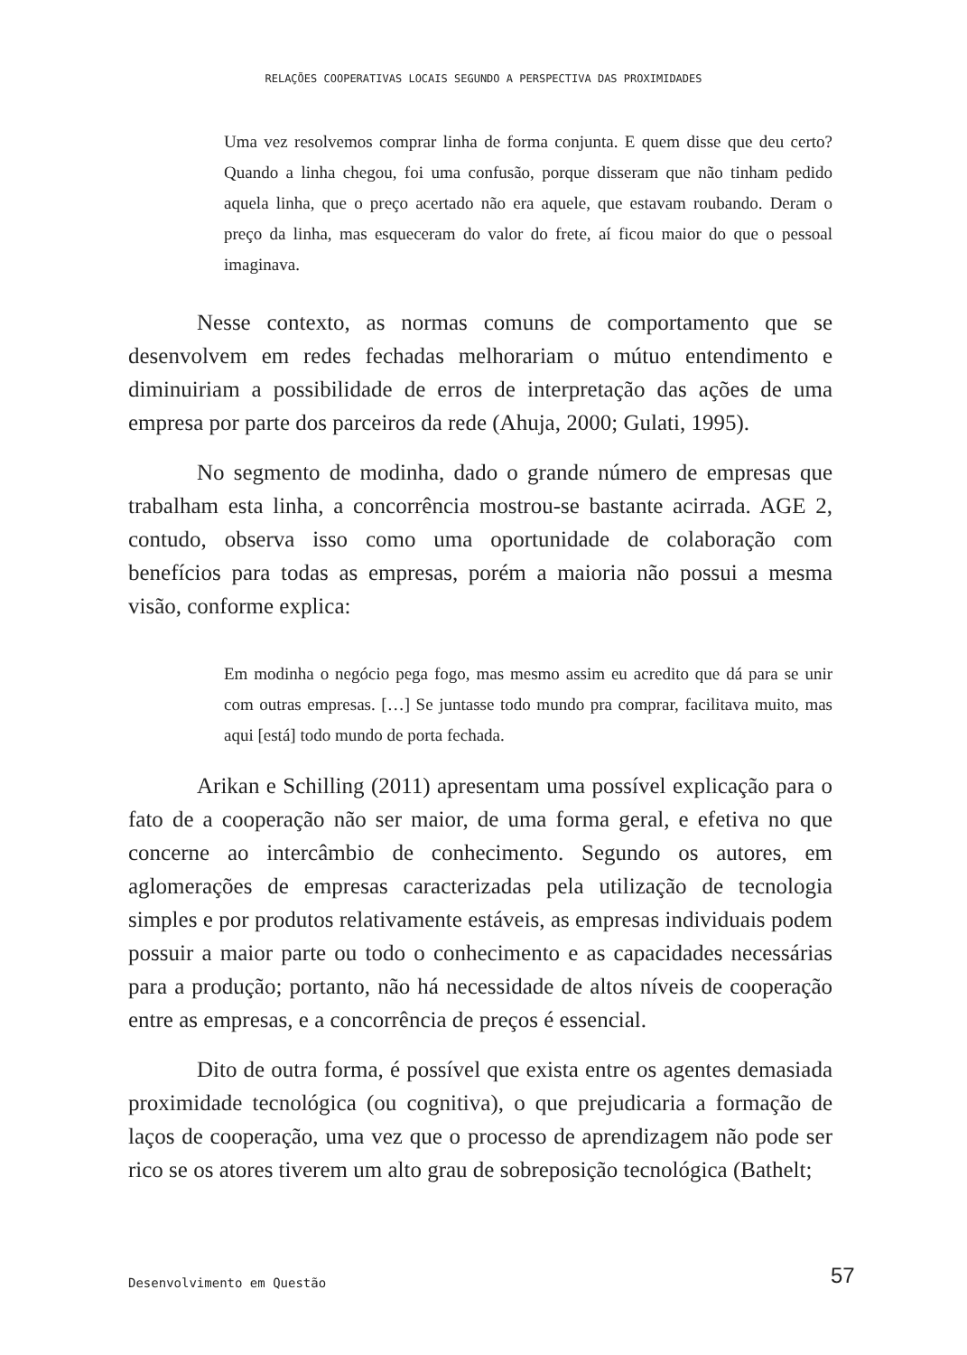RELAÇÕES COOPERATIVAS LOCAIS SEGUNDO A PERSPECTIVA DAS PROXIMIDADES
Uma vez resolvemos comprar linha de forma conjunta. E quem disse que deu certo? Quando a linha chegou, foi uma confusão, porque disseram que não tinham pedido aquela linha, que o preço acertado não era aquele, que estavam roubando. Deram o preço da linha, mas esqueceram do valor do frete, aí ficou maior do que o pessoal imaginava.
Nesse contexto, as normas comuns de comportamento que se desenvolvem em redes fechadas melhorariam o mútuo entendimento e diminuiriam a possibilidade de erros de interpretação das ações de uma empresa por parte dos parceiros da rede (Ahuja, 2000; Gulati, 1995).
No segmento de modinha, dado o grande número de empresas que trabalham esta linha, a concorrência mostrou-se bastante acirrada. AGE 2, contudo, observa isso como uma oportunidade de colaboração com benefícios para todas as empresas, porém a maioria não possui a mesma visão, conforme explica:
Em modinha o negócio pega fogo, mas mesmo assim eu acredito que dá para se unir com outras empresas. […] Se juntasse todo mundo pra comprar, facilitava muito, mas aqui [está] todo mundo de porta fechada.
Arikan e Schilling (2011) apresentam uma possível explicação para o fato de a cooperação não ser maior, de uma forma geral, e efetiva no que concerne ao intercâmbio de conhecimento. Segundo os autores, em aglomerações de empresas caracterizadas pela utilização de tecnologia simples e por produtos relativamente estáveis, as empresas individuais podem possuir a maior parte ou todo o conhecimento e as capacidades necessárias para a produção; portanto, não há necessidade de altos níveis de cooperação entre as empresas, e a concorrência de preços é essencial.
Dito de outra forma, é possível que exista entre os agentes demasiada proximidade tecnológica (ou cognitiva), o que prejudicaria a formação de laços de cooperação, uma vez que o processo de aprendizagem não pode ser rico se os atores tiverem um alto grau de sobreposição tecnológica (Bathelt;
Desenvolvimento em Questão 57